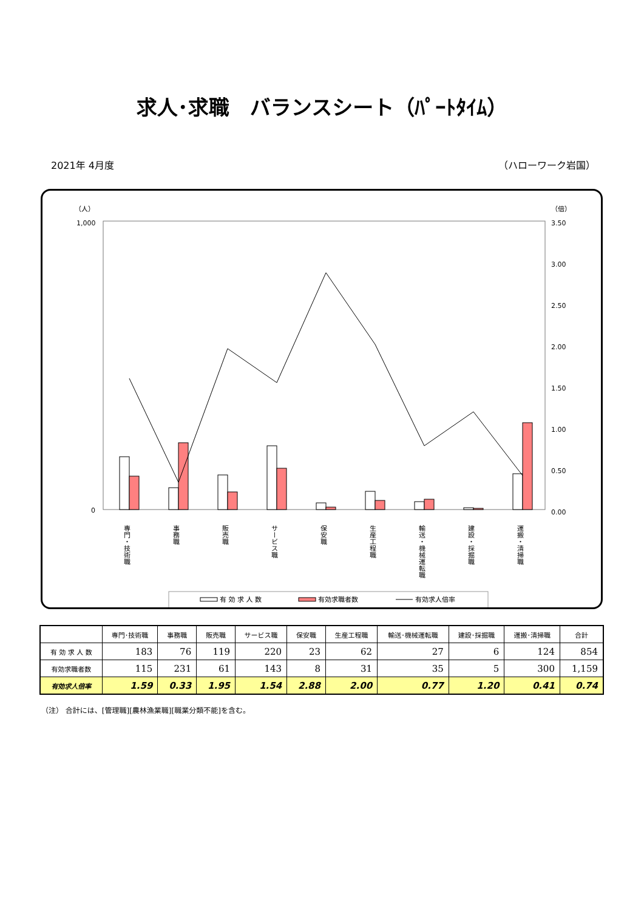求人･求職　バランスシート（ﾊﾟｰﾄﾀｲﾑ）
2021年 4月度 （ハローワーク岩国）
（人）
（倍）
1,000
0
3.50
3.00
2.50
2.00
1.50
1.00
0.50
0.00
専門・技術職
事務職
販売職
サービス職
保安職
生産工程職
輸送・機械運転職
建設・採掘職
運搬・清掃職
有 効 求 人 数
有効求職者数
有効求人倍率
| | 専門･技術職 | 事務職 | 販売職 | サービス職 | 保安職 | 生産工程職 | 輸送･機械運転職 | 建設･採掘職 | 運搬･清掃職 | 合計 |
| --- | --- | --- | --- | --- | --- | --- | --- | --- | --- | --- |
| 有 効 求 人 数 | 183 | 76 | 119 | 220 | 23 | 62 | 27 | 6 | 124 | 854 |
| 有効求職者数 | 115 | 231 | 61 | 143 | 8 | 31 | 35 | 5 | 300 | 1,159 |
| 有効求人倍率 | 1.59 | 0.33 | 1.95 | 1.54 | 2.88 | 2.00 | 0.77 | 1.20 | 0.41 | 0.74 |
（注） 合計には、[管理職][農林漁業職][職業分類不能]を含む。